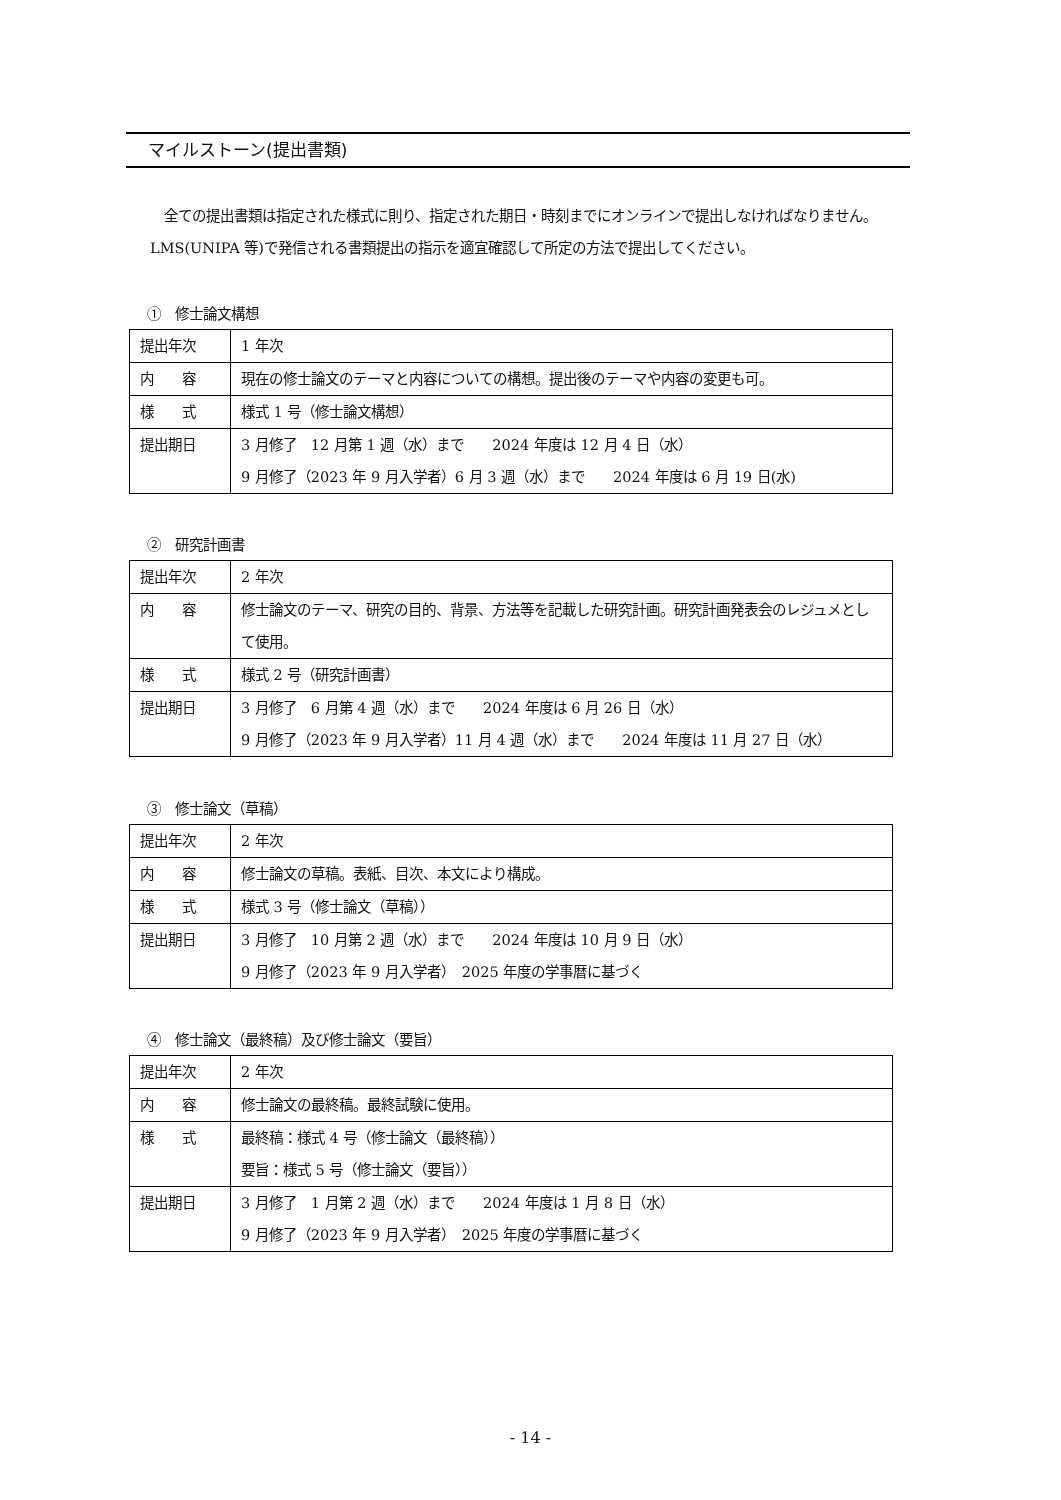マイルストーン(提出書類)
全ての提出書類は指定された様式に則り、指定された期日・時刻までにオンラインで提出しなければなりません。LMS(UNIPA 等)で発信される書類提出の指示を適宜確認して所定の方法で提出してください。
①　修士論文構想
| 提出年次 | 1 年次 |
| 内 容 | 現在の修士論文のテーマと内容についての構想。提出後のテーマや内容の変更も可。 |
| 様 式 | 様式 1 号（修士論文構想） |
| 提出期日 | 3 月修了 12 月第 1 週（水）まで 2024 年度は 12 月 4 日（水） 9 月修了（2023 年 9 月入学者）6 月 3 週（水）まで 2024 年度は 6 月 19 日(水) |
②　研究計画書
| 提出年次 | 2 年次 |
| 内 容 | 修士論文のテーマ、研究の目的、背景、方法等を記載した研究計画。研究計画発表会のレジュメとして使用。 |
| 様 式 | 様式 2 号（研究計画書） |
| 提出期日 | 3 月修了 6 月第 4 週（水）まで 2024 年度は 6 月 26 日（水） 9 月修了（2023 年 9 月入学者）11 月 4 週（水）まで 2024 年度は 11 月 27 日（水） |
③　修士論文（草稿）
| 提出年次 | 2 年次 |
| 内 容 | 修士論文の草稿。表紙、目次、本文により構成。 |
| 様 式 | 様式 3 号（修士論文（草稿）） |
| 提出期日 | 3 月修了 10 月第 2 週（水）まで 2024 年度は 10 月 9 日（水） 9 月修了（2023 年 9 月入学者） 2025 年度の学事暦に基づく |
④　修士論文（最終稿）及び修士論文（要旨）
| 提出年次 | 2 年次 |
| 内 容 | 修士論文の最終稿。最終試験に使用。 |
| 様 式 | 最終稿：様式 4 号（修士論文（最終稿）） 要旨：様式 5 号（修士論文（要旨）） |
| 提出期日 | 3 月修了 1 月第 2 週（水）まで 2024 年度は 1 月 8 日（水） 9 月修了（2023 年 9 月入学者） 2025 年度の学事暦に基づく |
- 14 -